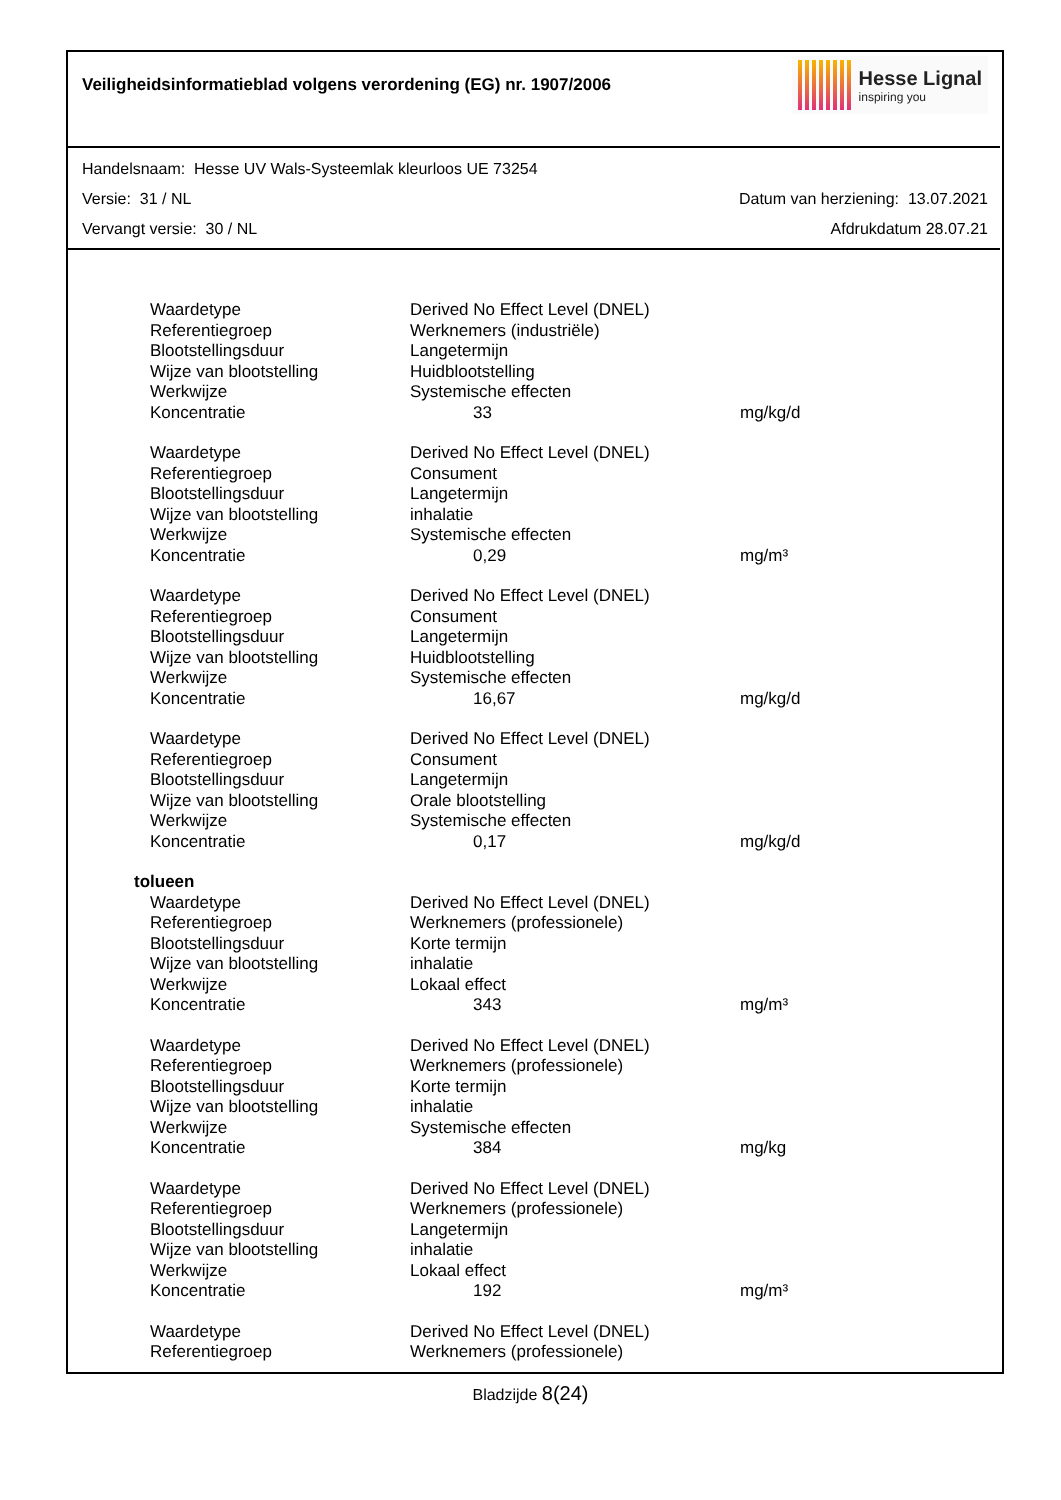Veiligheidsinformatieblad volgens verordening (EG) nr. 1907/2006
Hesse Lignal
inspiring you
Handelsnaam: Hesse UV Wals-Systeemlak kleurloos UE 73254
Versie: 31 / NL Datum van herziening: 13.07.2021
Vervangt versie: 30 / NL Afdrukdatum 28.07.21
| Waardetype | Derived No Effect Level (DNEL) | |
| Referentiegroep | Werknemers (industriële) | |
| Blootstellingsduur | Langetermijn | |
| Wijze van blootstelling | Huidblootstelling | |
| Werkwijze | Systemische effecten | |
| Koncentratie | 33 | mg/kg/d |
| Waardetype | Derived No Effect Level (DNEL) | |
| Referentiegroep | Consument | |
| Blootstellingsduur | Langetermijn | |
| Wijze van blootstelling | inhalatie | |
| Werkwijze | Systemische effecten | |
| Koncentratie | 0,29 | mg/m³ |
| Waardetype | Derived No Effect Level (DNEL) | |
| Referentiegroep | Consument | |
| Blootstellingsduur | Langetermijn | |
| Wijze van blootstelling | Huidblootstelling | |
| Werkwijze | Systemische effecten | |
| Koncentratie | 16,67 | mg/kg/d |
| Waardetype | Derived No Effect Level (DNEL) | |
| Referentiegroep | Consument | |
| Blootstellingsduur | Langetermijn | |
| Wijze van blootstelling | Orale blootstelling | |
| Werkwijze | Systemische effecten | |
| Koncentratie | 0,17 | mg/kg/d |
| tolueen | | |
| Waardetype | Derived No Effect Level (DNEL) | |
| Referentiegroep | Werknemers (professionele) | |
| Blootstellingsduur | Korte termijn | |
| Wijze van blootstelling | inhalatie | |
| Werkwijze | Lokaal effect | |
| Koncentratie | 343 | mg/m³ |
| Waardetype | Derived No Effect Level (DNEL) | |
| Referentiegroep | Werknemers (professionele) | |
| Blootstellingsduur | Korte termijn | |
| Wijze van blootstelling | inhalatie | |
| Werkwijze | Systemische effecten | |
| Koncentratie | 384 | mg/kg |
| Waardetype | Derived No Effect Level (DNEL) | |
| Referentiegroep | Werknemers (professionele) | |
| Blootstellingsduur | Langetermijn | |
| Wijze van blootstelling | inhalatie | |
| Werkwijze | Lokaal effect | |
| Koncentratie | 192 | mg/m³ |
| Waardetype | Derived No Effect Level (DNEL) | |
| Referentiegroep | Werknemers (professionele) | |
Bladzijde 8(24)